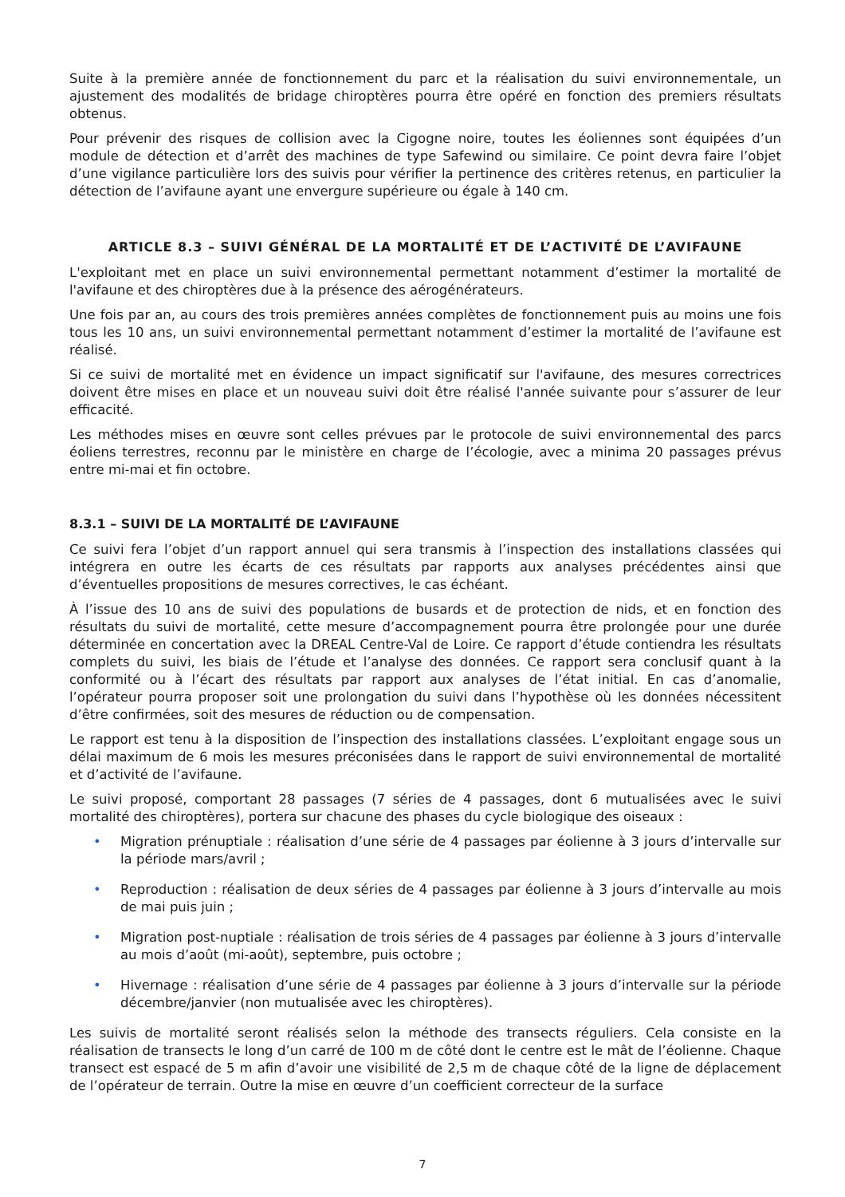Suite à la première année de fonctionnement du parc et la réalisation du suivi environnementale, un ajustement des modalités de bridage chiroptères pourra être opéré en fonction des premiers résultats obtenus.
Pour prévenir des risques de collision avec la Cigogne noire, toutes les éoliennes sont équipées d’un module de détection et d’arrêt des machines de type Safewind ou similaire. Ce point devra faire l’objet d’une vigilance particulière lors des suivis pour vérifier la pertinence des critères retenus, en particulier la détection de l’avifaune ayant une envergure supérieure ou égale à 140 cm.
ARTICLE 8.3 – SUIVI GÉNÉRAL DE LA MORTALITÉ ET DE L’ACTIVITÉ DE L’AVIFAUNE
L'exploitant met en place un suivi environnemental permettant notamment d’estimer la mortalité de l'avifaune et des chiroptères due à la présence des aérogénérateurs.
Une fois par an, au cours des trois premières années complètes de fonctionnement puis au moins une fois tous les 10 ans, un suivi environnemental permettant notamment d’estimer la mortalité de l’avifaune est réalisé.
Si ce suivi de mortalité met en évidence un impact significatif sur l'avifaune, des mesures correctrices doivent être mises en place et un nouveau suivi doit être réalisé l'année suivante pour s’assurer de leur efficacité.
Les méthodes mises en œuvre sont celles prévues par le protocole de suivi environnemental des parcs éoliens terrestres, reconnu par le ministère en charge de l’écologie, avec a minima 20 passages prévus entre mi-mai et fin octobre.
8.3.1 – SUIVI DE LA MORTALITÉ DE L’AVIFAUNE
Ce suivi fera l’objet d’un rapport annuel qui sera transmis à l’inspection des installations classées qui intégrera en outre les écarts de ces résultats par rapports aux analyses précédentes ainsi que d’éventuelles propositions de mesures correctives, le cas échéant.
À l’issue des 10 ans de suivi des populations de busards et de protection de nids, et en fonction des résultats du suivi de mortalité, cette mesure d’accompagnement pourra être prolongée pour une durée déterminée en concertation avec la DREAL Centre-Val de Loire. Ce rapport d’étude contiendra les résultats complets du suivi, les biais de l’étude et l’analyse des données. Ce rapport sera conclusif quant à la conformité ou à l’écart des résultats par rapport aux analyses de l’état initial. En cas d’anomalie, l’opérateur pourra proposer soit une prolongation du suivi dans l’hypothèse où les données nécessitent d’être confirmées, soit des mesures de réduction ou de compensation.
Le rapport est tenu à la disposition de l’inspection des installations classées. L’exploitant engage sous un délai maximum de 6 mois les mesures préconisées dans le rapport de suivi environnemental de mortalité et d’activité de l’avifaune.
Le suivi proposé, comportant 28 passages (7 séries de 4 passages, dont 6 mutualisées avec le suivi mortalité des chiroptères), portera sur chacune des phases du cycle biologique des oiseaux :
• Migration prénuptiale : réalisation d’une série de 4 passages par éolienne à 3 jours d’intervalle sur la période mars/avril ;
• Reproduction : réalisation de deux séries de 4 passages par éolienne à 3 jours d’intervalle au mois de mai puis juin ;
• Migration post-nuptiale : réalisation de trois séries de 4 passages par éolienne à 3 jours d’intervalle au mois d’août (mi-août), septembre, puis octobre ;
• Hivernage : réalisation d’une série de 4 passages par éolienne à 3 jours d’intervalle sur la période décembre/janvier (non mutualisée avec les chiroptères).
Les suivis de mortalité seront réalisés selon la méthode des transects réguliers. Cela consiste en la réalisation de transects le long d’un carré de 100 m de côté dont le centre est le mât de l’éolienne. Chaque transect est espacé de 5 m afin d’avoir une visibilité de 2,5 m de chaque côté de la ligne de déplacement de l’opérateur de terrain. Outre la mise en œuvre d’un coefficient correcteur de la surface
7